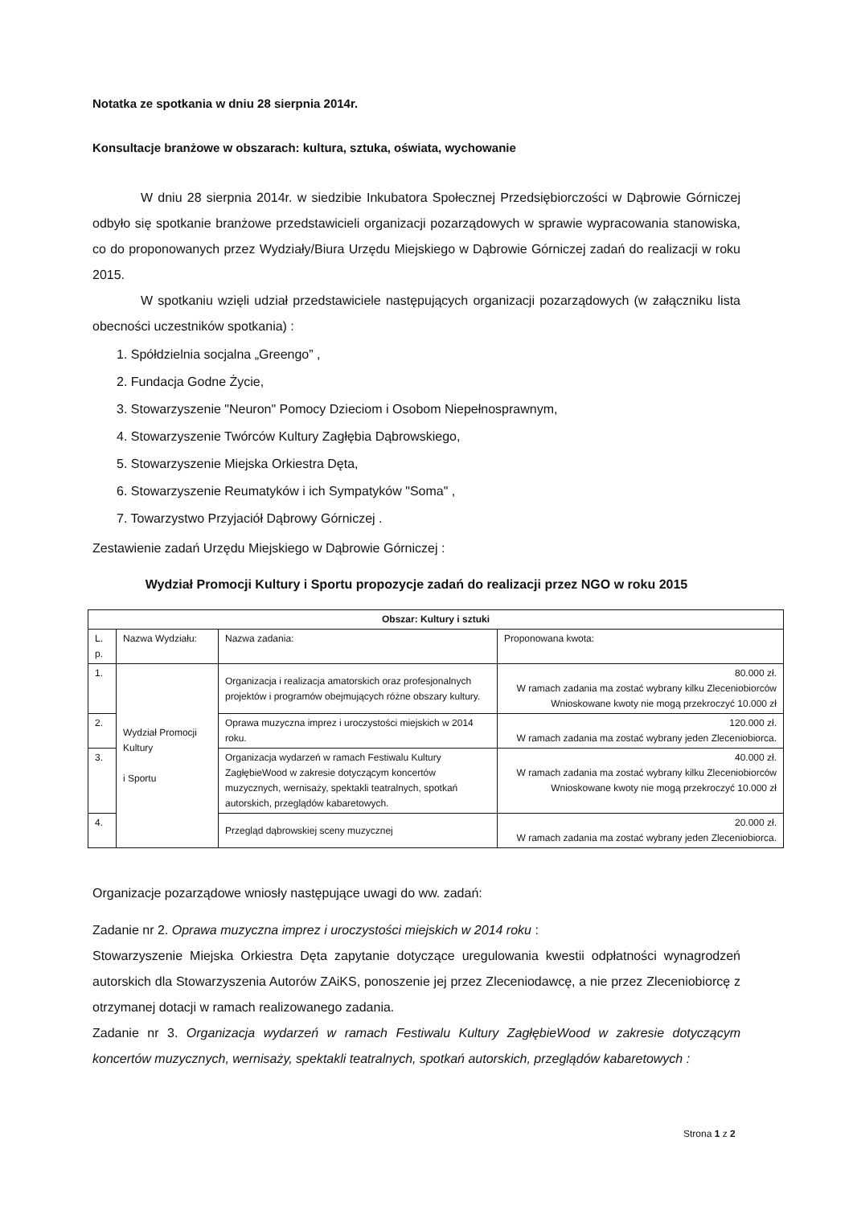Notatka ze spotkania w dniu 28 sierpnia 2014r.
Konsultacje branżowe w obszarach: kultura, sztuka, oświata, wychowanie
W dniu 28 sierpnia 2014r. w siedzibie Inkubatora Społecznej Przedsiębiorczości w Dąbrowie Górniczej odbyło się spotkanie branżowe przedstawicieli organizacji pozarządowych w sprawie wypracowania stanowiska, co do proponowanych przez Wydziały/Biura Urzędu Miejskiego w Dąbrowie Górniczej zadań do realizacji w roku 2015.
W spotkaniu wzięli udział przedstawiciele następujących organizacji pozarządowych (w załączniku lista obecności uczestników spotkania) :
1. Spółdzielnia socjalna „Greengo” ,
2. Fundacja Godne Życie,
3. Stowarzyszenie "Neuron" Pomocy Dzieciom i Osobom Niepełnosprawnym,
4. Stowarzyszenie Twórców Kultury Zagłębia Dąbrowskiego,
5. Stowarzyszenie Miejska Orkiestra Dęta,
6. Stowarzyszenie Reumatyków i ich Sympatyków "Soma" ,
7. Towarzystwo Przyjaciół Dąbrowy Górniczej .
Zestawienie zadań Urzędu Miejskiego w Dąbrowie Górniczej :
Wydział Promocji Kultury i Sportu propozycje zadań do realizacji przez NGO w roku 2015
| Obszar: Kultury i sztuki | | | |
| --- | --- | --- | --- |
| L. p. | Nazwa Wydziału: | Nazwa zadania: | Proponowana kwota: |
| 1. | Wydział Promocji Kultury i Sportu | Organizacja i realizacja amatorskich oraz profesjonalnych projektów i programów obejmujących różne obszary kultury. | 80.000 zł. W ramach zadania ma zostać wybrany kilku Zleceniobiorców Wnioskowane kwoty nie mogą przekroczyć 10.000 zł |
| 2. | | Oprawa muzyczna imprez i uroczystości miejskich w 2014 roku. | 120.000 zł. W ramach zadania ma zostać wybrany jeden Zleceniobiorca. |
| 3. | | Organizacja wydarzeń w ramach Festiwalu Kultury ZagłębieWood w zakresie dotyczącym koncertów muzycznych, wernisaży, spektakli teatralnych, spotkań autorskich, przeglądów kabaretowych. | 40.000 zł. W ramach zadania ma zostać wybrany kilku Zleceniobiorców Wnioskowane kwoty nie mogą przekroczyć 10.000 zł |
| 4. | | Przegląd dąbrowskiej sceny muzycznej | 20.000 zł. W ramach zadania ma zostać wybrany jeden Zleceniobiorca. |
Organizacje pozarządowe wniosły następujące uwagi do ww. zadań:
Zadanie nr 2. Oprawa muzyczna imprez i uroczystości miejskich w 2014 roku :
Stowarzyszenie Miejska Orkiestra Dęta zapytanie dotyczące uregulowania kwestii odpłatności wynagrodzeń autorskich dla Stowarzyszenia Autorów ZAiKS, ponoszenie jej przez Zleceniodawcę, a nie przez Zleceniobiorcę z otrzymanej dotacji w ramach realizowanego zadania.
Zadanie nr 3. Organizacja wydarzeń w ramach Festiwalu Kultury ZagłębieWood w zakresie dotyczącym koncertów muzycznych, wernisaży, spektakli teatralnych, spotkań autorskich, przeglądów kabaretowych :
Strona 1 z 2